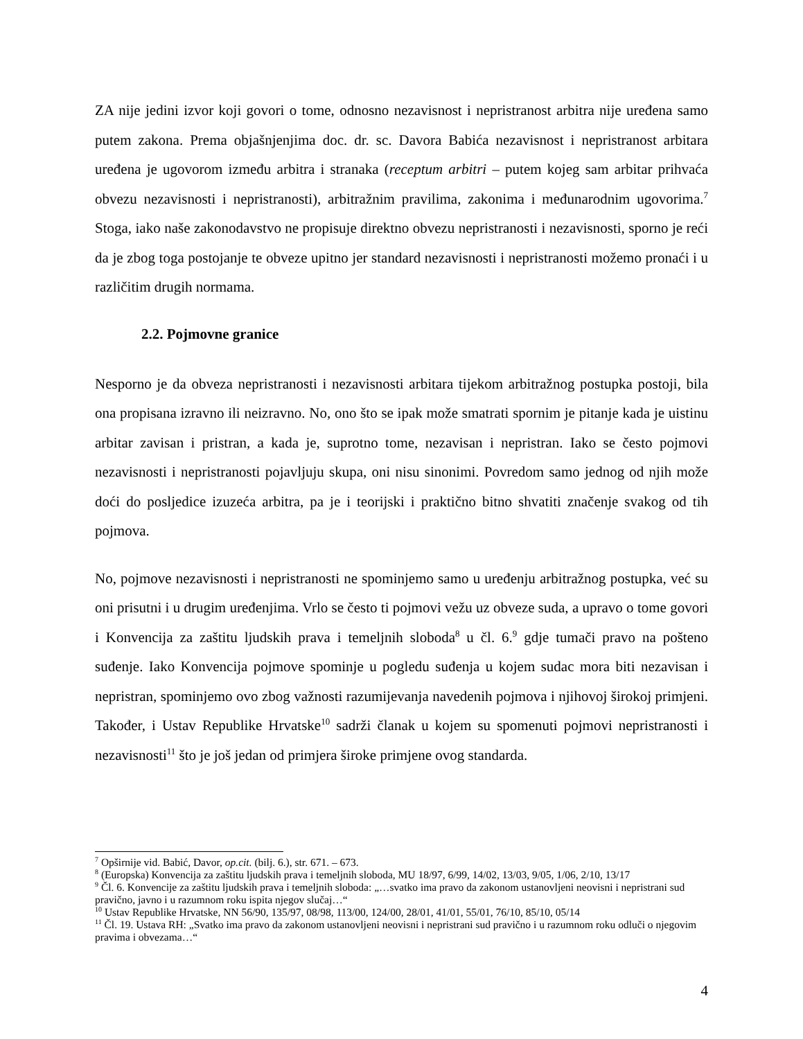ZA nije jedini izvor koji govori o tome, odnosno nezavisnost i nepristranost arbitra nije uređena samo putem zakona. Prema objašnjenjima doc. dr. sc. Davora Babića nezavisnost i nepristranost arbitara uređena je ugovorom između arbitra i stranaka (receptum arbitri – putem kojeg sam arbitar prihvaća obvezu nezavisnosti i nepristranosti), arbitražnim pravilima, zakonima i međunarodnim ugovorima.<sup>7</sup> Stoga, iako naše zakonodavstvo ne propisuje direktno obvezu nepristranosti i nezavisnosti, sporno je reći da je zbog toga postojanje te obveze upitno jer standard nezavisnosti i nepristranosti možemo pronaći i u različitim drugih normama.
2.2. Pojmovne granice
Nesporno je da obveza nepristranosti i nezavisnosti arbitara tijekom arbitražnog postupka postoji, bila ona propisana izravno ili neizravno. No, ono što se ipak može smatrati spornim je pitanje kada je uistinu arbitar zavisan i pristran, a kada je, suprotno tome, nezavisan i nepristran. Iako se često pojmovi nezavisnosti i nepristranosti pojavljuju skupa, oni nisu sinonimi. Povredom samo jednog od njih može doći do posljedice izuzeća arbitra, pa je i teorijski i praktično bitno shvatiti značenje svakog od tih pojmova.
No, pojmove nezavisnosti i nepristranosti ne spominjemo samo u uređenju arbitražnog postupka, već su oni prisutni i u drugim uređenjima. Vrlo se često ti pojmovi vežu uz obveze suda, a upravo o tome govori i Konvencija za zaštitu ljudskih prava i temeljnih sloboda<sup>8</sup> u čl. 6.<sup>9</sup> gdje tumači pravo na pošteno suđenje. Iako Konvencija pojmove spominje u pogledu suđenja u kojem sudac mora biti nezavisan i nepristran, spominjemo ovo zbog važnosti razumijevanja navedenih pojmova i njihovoj širokoj primjeni. Također, i Ustav Republike Hrvatske<sup>10</sup> sadrži članak u kojem su spomenuti pojmovi nepristranosti i nezavisnosti<sup>11</sup> što je još jedan od primjera široke primjene ovog standarda.
<sup>7</sup> Opširnije vid. Babić, Davor, op.cit. (bilj. 6.), str. 671. – 673.
<sup>8</sup> (Europska) Konvencija za zaštitu ljudskih prava i temeljnih sloboda, MU 18/97, 6/99, 14/02, 13/03, 9/05, 1/06, 2/10, 13/17
<sup>9</sup> Čl. 6. Konvencije za zaštitu ljudskih prava i temeljnih sloboda: „…svatko ima pravo da zakonom ustanovljeni neovisni i nepristrani sud pravično, javno i u razumnom roku ispita njegov slučaj…“
<sup>10</sup> Ustav Republike Hrvatske, NN 56/90, 135/97, 08/98, 113/00, 124/00, 28/01, 41/01, 55/01, 76/10, 85/10, 05/14
<sup>11</sup> Čl. 19. Ustava RH: „Svatko ima pravo da zakonom ustanovljeni neovisni i nepristrani sud pravično i u razumnom roku odluči o njegovim pravima i obvezama…“
4